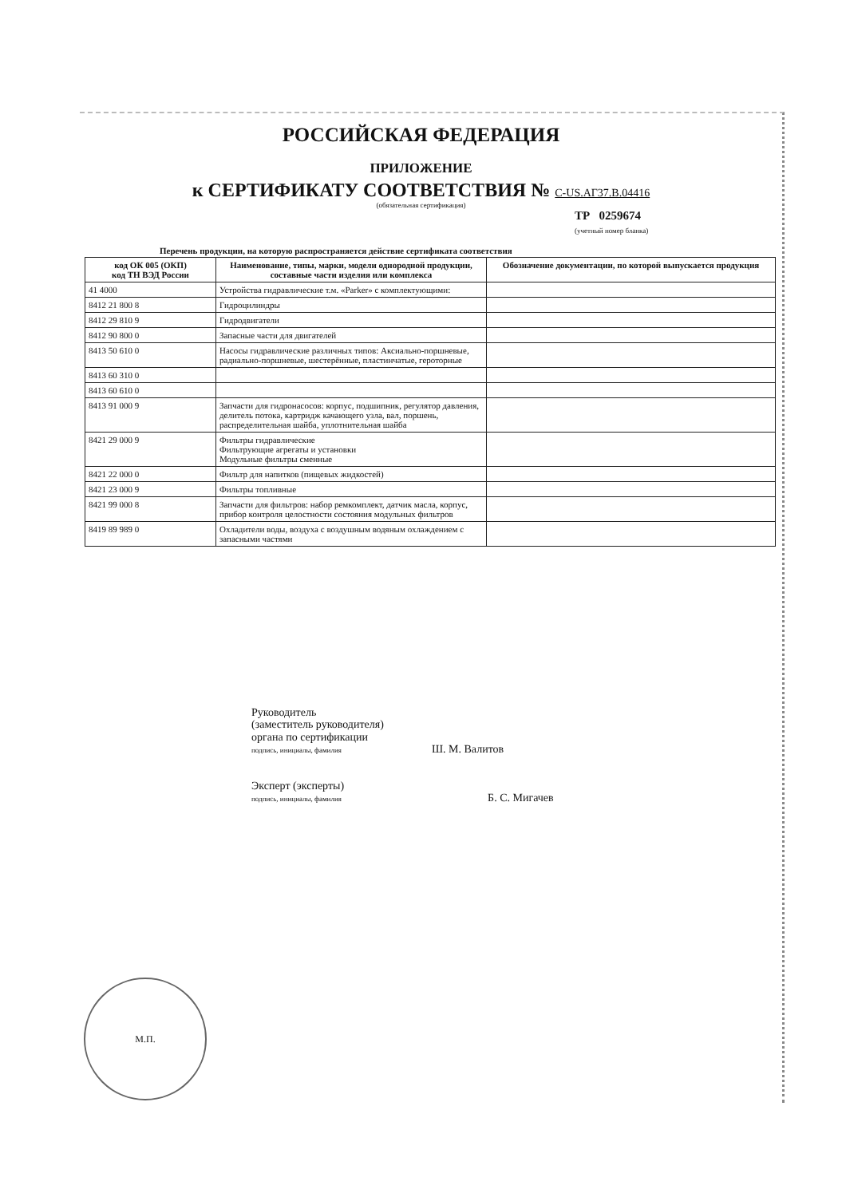РОССИЙСКАЯ ФЕДЕРАЦИЯ
ПРИЛОЖЕНИЕ
к СЕРТИФИКАТУ СООТВЕТСТВИЯ № C-US.АГ37.В.04416
(обязательная сертификация)
ТР 0259674
(учетный номер бланка)
Перечень продукции, на которую распространяется действие сертификата соответствия
| код ОК 005 (ОКП) код ТН ВЭД России | Наименование, типы, марки, модели однородной продукции, составные части изделия или комплекса | Обозначение документации, по которой выпускается продукция |
| --- | --- | --- |
| 41 4000 | Устройства гидравлические т.м. «Parker» с комплектующими: | |
| 8412 21 800 8 | Гидроцилиндры | |
| 8412 29 810 9 | Гидродвигатели | |
| 8412 90 800 0 | Запасные части для двигателей | |
| 8413 50 610 0 | Насосы гидравлические различных типов: Аксиально-поршневые, радиально-поршневые, шестерённые, пластинчатые, героторные | |
| 8413 60 310 0 | | |
| 8413 60 610 0 | | |
| 8413 91 000 9 | Запчасти для гидронасосов: корпус, подшипник, регулятор давления, делитель потока, картридж качающего узла, вал, поршень, распределительная шайба, уплотнительная шайба | |
| 8421 29 000 9 | Фильтры гидравлические Фильтрующие агрегаты и установки Модульные фильтры сменные | |
| 8421 22 000 0 | Фильтр для напитков (пищевых жидкостей) | |
| 8421 23 000 9 | Фильтры топливные | |
| 8421 99 000 8 | Запчасти для фильтров: набор ремкомплект, датчик масла, корпус, прибор контроля целостности состояния модульных фильтров | |
| 8419 89 989 0 | Охладители воды, воздуха с воздушным водяным охлаждением с запасными частями | |
Руководитель
(заместитель руководителя)
органа по сертификации
подпись, инициалы, фамилия
Ш. М. Валитов
Эксперт (эксперты)
подпись, инициалы, фамилия
Б. С. Мигачев
М.П.